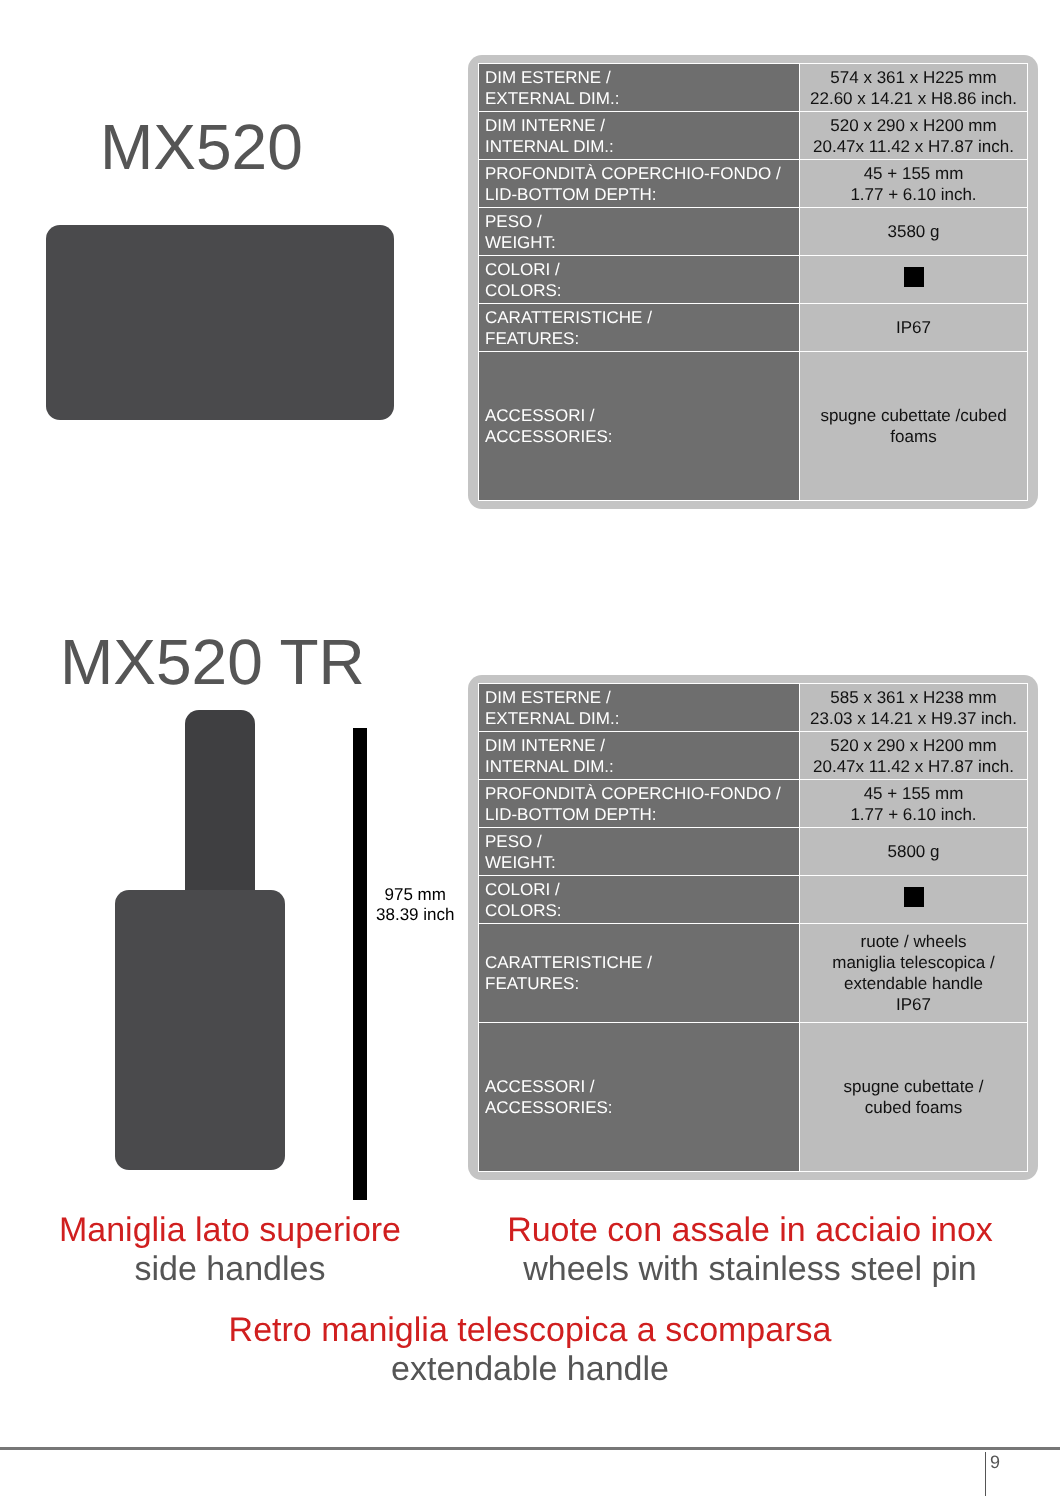MX520
| DIM ESTERNE / EXTERNAL DIM.: | 574 x 361 x H225 mm 22.60 x 14.21 x H8.86 inch. |
| DIM INTERNE / INTERNAL DIM.: | 520 x 290 x H200 mm 20.47x 11.42 x H7.87 inch. |
| PROFONDITÀ COPERCHIO-FONDO / LID-BOTTOM DEPTH: | 45 + 155 mm 1.77 + 6.10 inch. |
| PESO / WEIGHT: | 3580 g |
| COLORI / COLORS: | |
| CARATTERISTICHE / FEATURES: | IP67 |
| ACCESSORI / ACCESSORIES: | spugne cubettate /cubed foams |
MX520 TR
975 mm
38.39 inch
| DIM ESTERNE / EXTERNAL DIM.: | 585 x 361 x H238 mm 23.03 x 14.21 x H9.37 inch. |
| DIM INTERNE / INTERNAL DIM.: | 520 x 290 x H200 mm 20.47x 11.42 x H7.87 inch. |
| PROFONDITÀ COPERCHIO-FONDO / LID-BOTTOM DEPTH: | 45 + 155 mm 1.77 + 6.10 inch. |
| PESO / WEIGHT: | 5800 g |
| COLORI / COLORS: | |
| CARATTERISTICHE / FEATURES: | ruote / wheels maniglia telescopica / extendable handle IP67 |
| ACCESSORI / ACCESSORIES: | spugne cubettate / cubed foams |
Maniglia lato superiore
side handles
Ruote con assale in acciaio inox
wheels with stainless steel pin
Retro maniglia telescopica a scomparsa
extendable handle
9